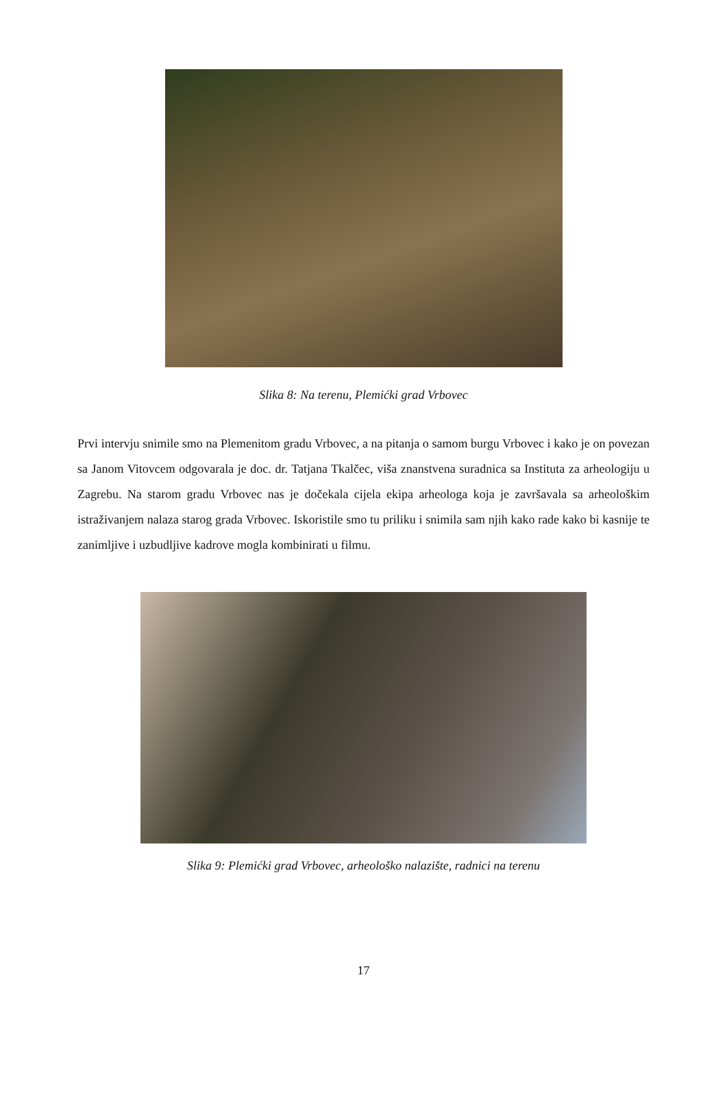Slika 8: Na terenu, Plemićki grad Vrbovec
Prvi intervju snimile smo na Plemenitom gradu Vrbovec, a na pitanja o samom burgu Vrbovec i kako je on povezan sa Janom Vitovcem odgovarala je doc. dr. Tatjana Tkalčec, viša znanstvena suradnica sa Instituta za arheologiju u Zagrebu. Na starom gradu Vrbovec nas je dočekala cijela ekipa arheologa koja je završavala sa arheološkim istraživanjem nalaza starog grada Vrbovec. Iskoristile smo tu priliku i snimila sam njih kako rade kako bi kasnije te zanimljive i uzbudljive kadrove mogla kombinirati u filmu.
Slika 9: Plemićki grad Vrbovec, arheološko nalazište, radnici na terenu
17